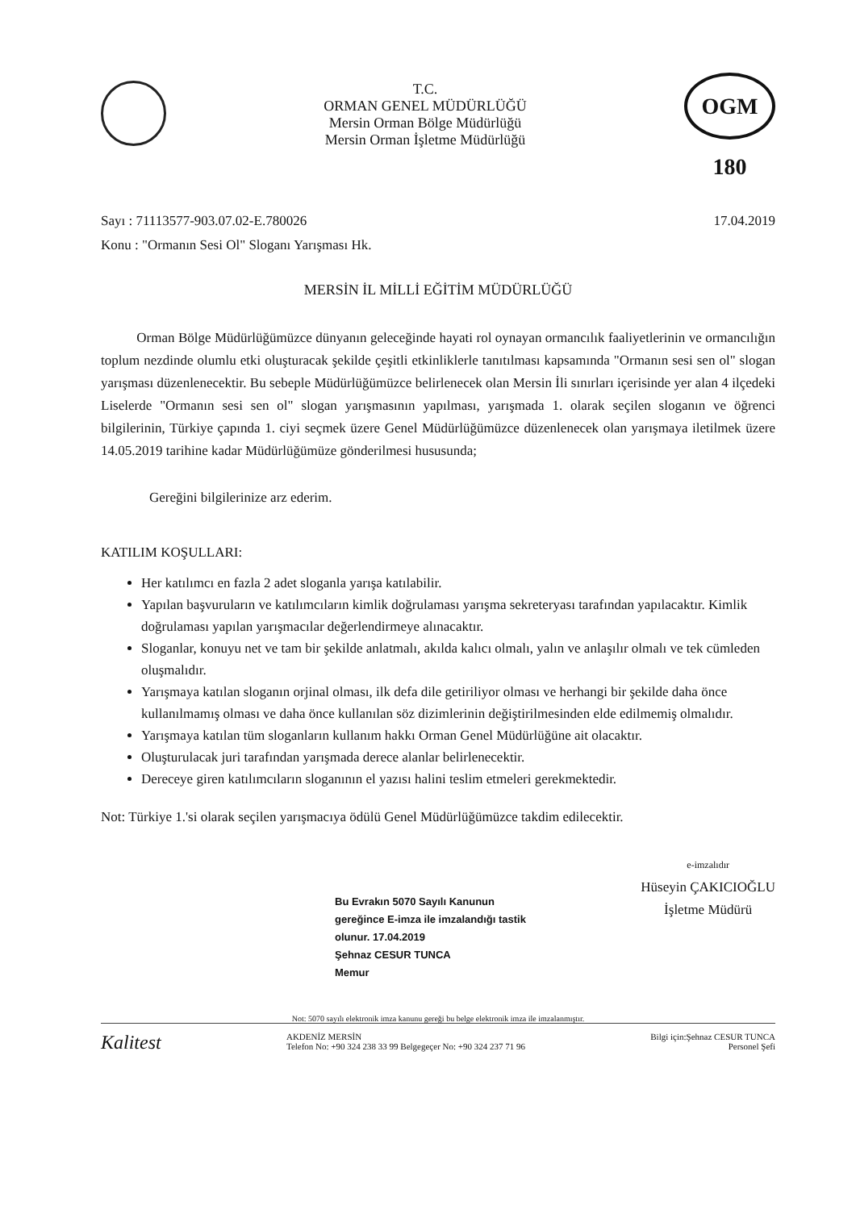T.C.
ORMAN GENEL MÜDÜRLÜĞÜ
Mersin Orman Bölge Müdürlüğü
Mersin Orman İşletme Müdürlüğü
OGM 180
Sayı : 71113577-903.07.02-E.780026
Konu : "Ormanın Sesi Ol" Sloganı Yarışması Hk.
17.04.2019
MERSİN İL MİLLİ EĞİTİM MÜDÜRLÜĞÜ
Orman Bölge Müdürlüğümüzce dünyanın geleceğinde hayati rol oynayan ormancılık faaliyetlerinin ve ormancılığın toplum nezdinde olumlu etki oluşturacak şekilde çeşitli etkinliklerle tanıtılması kapsamında "Ormanın sesi sen ol" slogan yarışması düzenlenecektir. Bu sebeple Müdürlüğümüzce belirlenecek olan Mersin İli sınırları içerisinde yer alan 4 ilçedeki Liselerde "Ormanın sesi sen ol" slogan yarışmasının yapılması, yarışmada 1. olarak seçilen sloganın ve öğrenci bilgilerinin, Türkiye çapında 1. ciyi seçmek üzere Genel Müdürlüğümüzce düzenlenecek olan yarışmaya iletilmek üzere 14.05.2019 tarihine kadar Müdürlüğümüze gönderilmesi hususunda;
Gereğini bilgilerinize arz ederim.
KATILIM KOŞULLARI:
Her katılımcı en fazla 2 adet sloganla yarışa katılabilir.
Yapılan başvuruların ve katılımcıların kimlik doğrulaması yarışma sekreteryası tarafından yapılacaktır. Kimlik doğrulaması yapılan yarışmacılar değerlendirmeye alınacaktır.
Sloganlar, konuyu net ve tam bir şekilde anlatmalı, akılda kalıcı olmalı, yalın ve anlaşılır olmalı ve tek cümleden oluşmalıdır.
Yarışmaya katılan sloganın orjinal olması, ilk defa dile getiriliyor olması ve herhangi bir şekilde daha önce kullanılmamış olması ve daha önce kullanılan söz dizimlerinin değiştirilmesinden elde edilmemiş olmalıdır.
Yarışmaya katılan tüm sloganların kullanım hakkı Orman Genel Müdürlüğüne ait olacaktır.
Oluşturulacak juri tarafından yarışmada derece alanlar belirlenecektir.
Dereceye giren katılımcıların sloganının el yazısı halini teslim etmeleri gerekmektedir.
Not: Türkiye 1.'si olarak seçilen yarışmacıya ödülü Genel Müdürlüğümüzce takdim edilecektir.
Bu Evrakın 5070 Sayılı Kanunun
gereğince E-imza ile imzalandığı tastik
olunur. 17.04.2019
Şehnaz CESUR TUNCA
Memur
e-imzalıdır
Hüseyin ÇAKICIOĞLU
İşletme Müdürü
Not: 5070 sayılı elektronik imza kanunu gereği bu belge elektronik imza ile imzalanmıştır.
Kalitest
AKDENİZ MERSİN
Telefon No: +90 324 238 33 99 Belgegeçer No: +90 324 237 71 96
Bilgi için:Şehnaz CESUR TUNCA
Personel Şefi